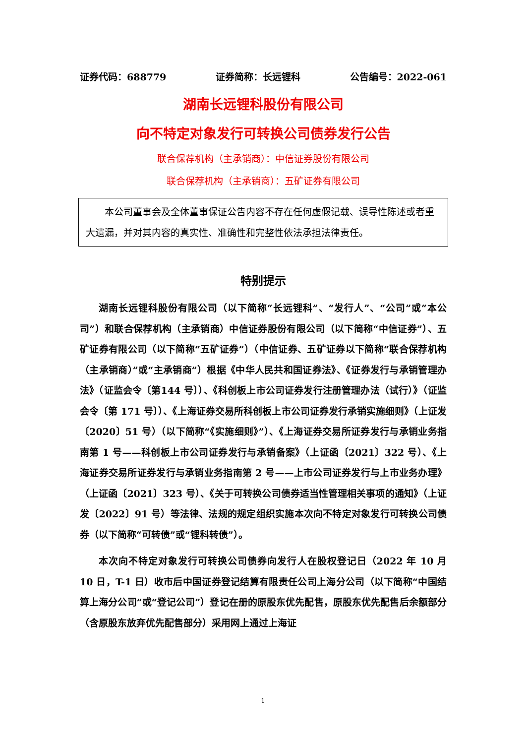证券代码：688779 证券简称：长远锂科 公告编号：2022-061
湖南长远锂科股份有限公司
向不特定对象发行可转换公司债券发行公告
联合保荐机构（主承销商）：中信证券股份有限公司
联合保荐机构（主承销商）：五矿证券有限公司
本公司董事会及全体董事保证公告内容不存在任何虚假记载、误导性陈述或者重大遗漏，并对其内容的真实性、准确性和完整性依法承担法律责任。
特别提示
湖南长远锂科股份有限公司（以下简称“长远锂科”、“发行人”、“公司”或“本公司”）和联合保荐机构（主承销商）中信证券股份有限公司（以下简称“中信证券”）、五矿证券有限公司（以下简称“五矿证券”）（中信证券、五矿证券以下简称“联合保荐机构（主承销商）”或“主承销商”）根据《中华人民共和国证券法》、《证券发行与承销管理办法》（证监会令〔第144 号〕）、《科创板上市公司证券发行注册管理办法（试行）》（证监会令〔第 171 号〕）、《上海证券交易所科创板上市公司证券发行承销实施细则》（上证发〔2020〕51 号）（以下简称“《实施细则》”）、《上海证券交易所证券发行与承销业务指南第 1 号——科创板上市公司证券发行与承销备案》（上证函〔2021〕322 号）、《上海证券交易所证券发行与承销业务指南第 2 号——上市公司证券发行与上市业务办理》（上证函〔2021〕323 号）、《关于可转换公司债券适当性管理相关事项的通知》（上证发〔2022〕91 号）等法律、法规的规定组织实施本次向不特定对象发行可转换公司债券（以下简称“可转债”或“锂科转债”）。
本次向不特定对象发行可转换公司债券向发行人在股权登记日（2022 年 10 月 10 日，T-1 日）收市后中国证券登记结算有限责任公司上海分公司（以下简称“中国结算上海分公司”或“登记公司”）登记在册的原股东优先配售，原股东优先配售后余额部分（含原股东放弃优先配售部分）采用网上通过上海证
1